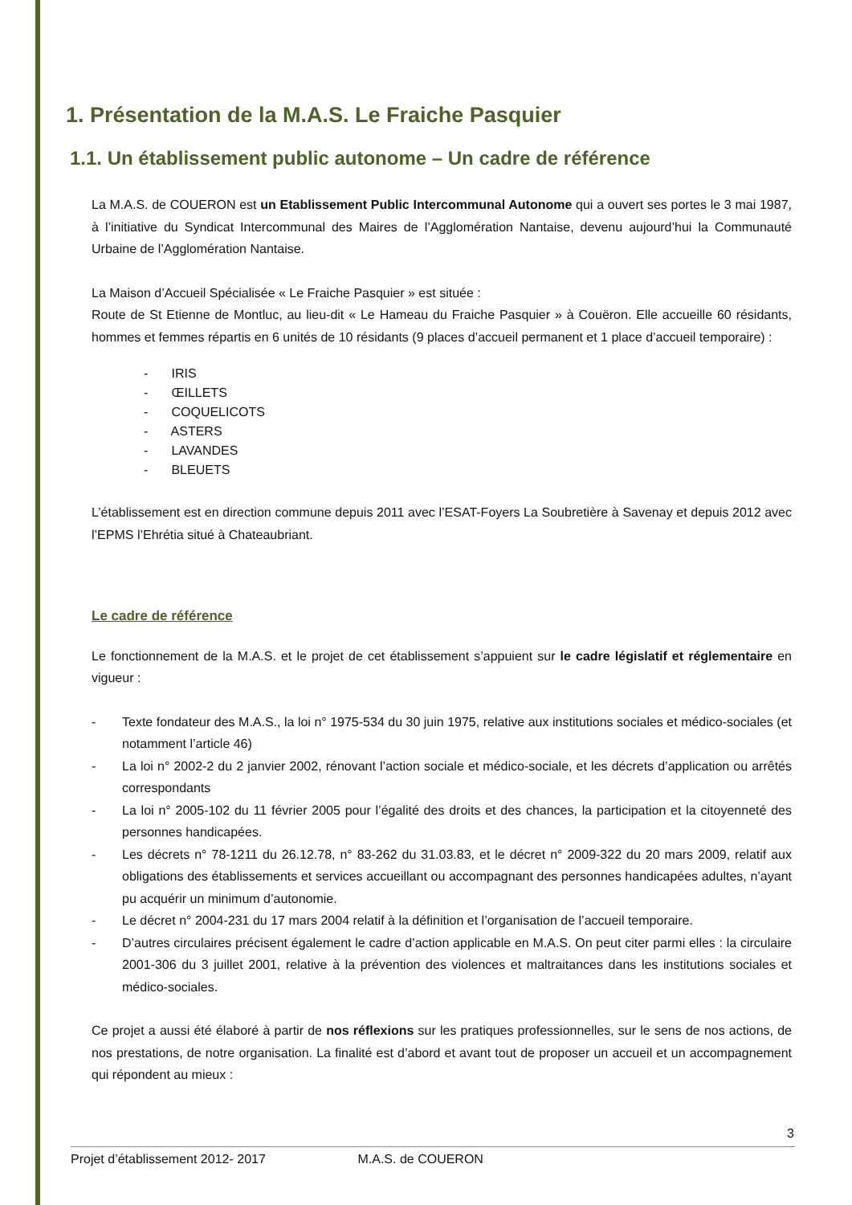1. Présentation de la M.A.S. Le Fraiche Pasquier
1.1. Un établissement public autonome – Un cadre de référence
La M.A.S. de COUERON est un Etablissement Public Intercommunal Autonome qui a ouvert ses portes le 3 mai 1987, à l’initiative du Syndicat Intercommunal des Maires de l’Agglomération Nantaise, devenu aujourd’hui la Communauté Urbaine de l’Agglomération Nantaise.
La Maison d’Accueil Spécialisée « Le Fraiche Pasquier » est située :
Route de St Etienne de Montluc, au lieu-dit « Le Hameau du Fraiche Pasquier » à Couëron. Elle accueille 60 résidants, hommes et femmes répartis en 6 unités de 10 résidants (9 places d’accueil permanent et 1 place d’accueil temporaire) :
- IRIS
- ŒILLETS
- COQUELICOTS
- ASTERS
- LAVANDES
- BLEUETS
L’établissement est en direction commune depuis 2011 avec l’ESAT-Foyers La Soubretière à Savenay et depuis 2012 avec l’EPMS l’Ehrétia situé à Chateaubriant.
Le cadre de référence
Le fonctionnement de la M.A.S. et le projet de cet établissement s’appuient sur le cadre législatif et réglementaire en vigueur :
- Texte fondateur des M.A.S., la loi n° 1975-534 du 30 juin 1975, relative aux institutions sociales et médico-sociales (et notamment l’article 46)
- La loi n° 2002-2 du 2 janvier 2002, rénovant l’action sociale et médico-sociale, et les décrets d’application ou arrêtés correspondants
- La loi n° 2005-102 du 11 février 2005 pour l’égalité des droits et des chances, la participation et la citoyenneté des personnes handicapées.
- Les décrets n° 78-1211 du 26.12.78, n° 83-262 du 31.03.83, et le décret n° 2009-322 du 20 mars 2009, relatif aux obligations des établissements et services accueillant ou accompagnant des personnes handicapées adultes, n’ayant pu acquérir un minimum d’autonomie.
- Le décret n° 2004-231 du 17 mars 2004 relatif à la définition et l’organisation de l’accueil temporaire.
- D’autres circulaires précisent également le cadre d’action applicable en M.A.S. On peut citer parmi elles : la circulaire 2001-306 du 3 juillet 2001, relative à la prévention des violences et maltraitances dans les institutions sociales et médico-sociales.
Ce projet a aussi été élaboré à partir de nos réflexions sur les pratiques professionnelles, sur le sens de nos actions, de nos prestations, de notre organisation. La finalité est d’abord et avant tout de proposer un accueil et un accompagnement qui répondent au mieux :
3
Projet d’établissement 2012- 2017 M.A.S. de COUERON